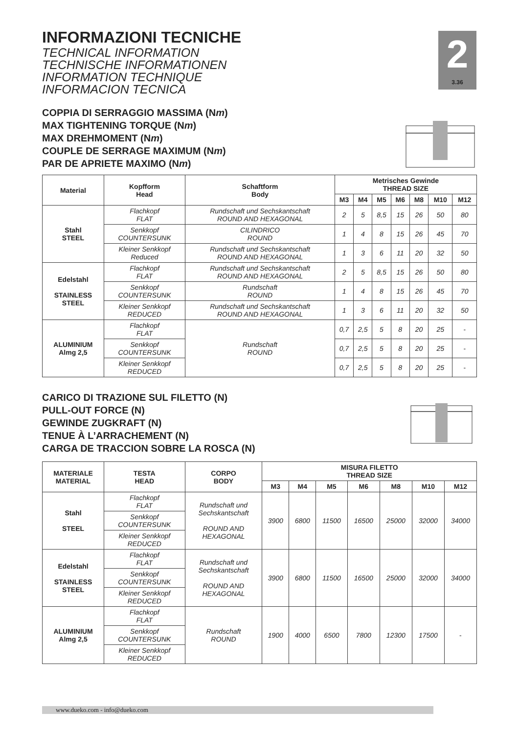2
3.36
INFORMAZIONI TECNICHE
TECHNICAL INFORMATION
TECHNISCHE INFORMATIONEN
INFORMATION TECHNIQUE
INFORMACION TECNICA
COPPIA DI SERRAGGIO MASSIMA (Nm)
MAX TIGHTENING TORQUE (Nm)
MAX DREHMOMENT (Nm)
COUPLE DE SERRAGE MAXIMUM (Nm)
PAR DE APRIETE MAXIMO (Nm)
| Material | Kopfform Head | Schaftform Body | Metrisches Gewinde THREAD SIZE | | | | | | |
| --- | --- | --- | --- | --- | --- | --- | --- | --- | --- |
| | | | M3 | M4 | M5 | M6 | M8 | M10 | M12 |
| Stahl STEEL | Flachkopf FLAT | Rundschaft und Sechskantschaft ROUND AND HEXAGONAL | 2 | 5 | 8,5 | 15 | 26 | 50 | 80 |
| | Senkkopf COUNTERSUNK | CILINDRICO ROUND | 1 | 4 | 8 | 15 | 26 | 45 | 70 |
| | Kleiner Senkkopf Reduced | Rundschaft und Sechskantschaft ROUND AND HEXAGONAL | 1 | 3 | 6 | 11 | 20 | 32 | 50 |
| Edelstahl STAINLESS STEEL | Flachkopf FLAT | Rundschaft und Sechskantschaft ROUND AND HEXAGONAL | 2 | 5 | 8,5 | 15 | 26 | 50 | 80 |
| | Senkkopf COUNTERSUNK | Rundschaft ROUND | 1 | 4 | 8 | 15 | 26 | 45 | 70 |
| | Kleiner Senkkopf REDUCED | Rundschaft und Sechskantschaft ROUND AND HEXAGONAL | 1 | 3 | 6 | 11 | 20 | 32 | 50 |
| ALUMINIUM Almg 2,5 | Flachkopf FLAT | Rundschaft ROUND | 0,7 | 2,5 | 5 | 8 | 20 | 25 | - |
| | Senkkopf COUNTERSUNK | | 0,7 | 2,5 | 5 | 8 | 20 | 25 | - |
| | Kleiner Senkkopf REDUCED | | 0,7 | 2,5 | 5 | 8 | 20 | 25 | - |
CARICO DI TRAZIONE SUL FILETTO (N)
PULL-OUT FORCE (N)
GEWINDE ZUGKRAFT (N)
TENUE À L’ARRACHEMENT (N)
CARGA DE TRACCION SOBRE LA ROSCA (N)
| MATERIALE MATERIAL | TESTA HEAD | CORPO BODY | MISURA FILETTO THREAD SIZE | | | | | | |
| --- | --- | --- | --- | --- | --- | --- | --- | --- | --- |
| | | | M3 | M4 | M5 | M6 | M8 | M10 | M12 |
| Stahl STEEL | Flachkopf FLAT | Rundschaft und Sechskantschaft ROUND AND HEXAGONAL | 3900 | 6800 | 11500 | 16500 | 25000 | 32000 | 34000 |
| | Senkkopf COUNTERSUNK | | | | | | | | |
| | Kleiner Senkkopf REDUCED | | | | | | | | |
| Edelstahl STAINLESS STEEL | Flachkopf FLAT | Rundschaft und Sechskantschaft ROUND AND HEXAGONAL | 3900 | 6800 | 11500 | 16500 | 25000 | 32000 | 34000 |
| | Senkkopf COUNTERSUNK | | | | | | | | |
| | Kleiner Senkkopf REDUCED | | | | | | | | |
| ALUMINIUM Almg 2,5 | Flachkopf FLAT | Rundschaft ROUND | 1900 | 4000 | 6500 | 7800 | 12300 | 17500 | - |
| | Senkkopf COUNTERSUNK | | | | | | | | |
| | Kleiner Senkkopf REDUCED | | | | | | | | |
www.dueko.com - info@dueko.com